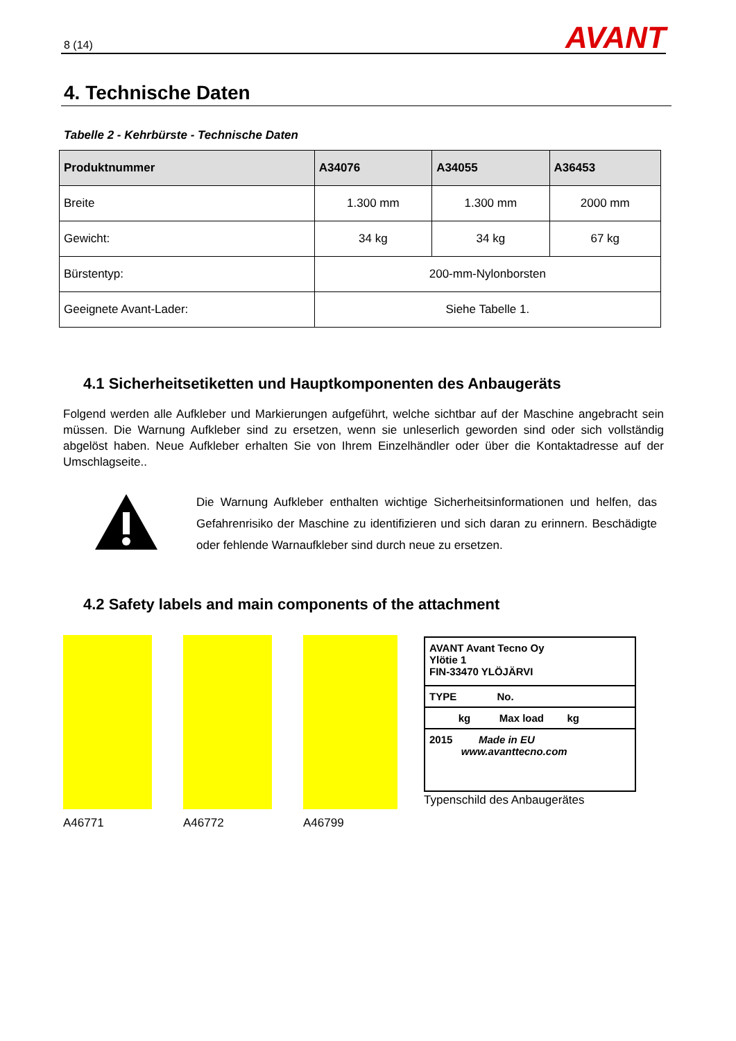8 (14)
AVANT
4. Technische Daten
Tabelle 2 - Kehrbürste - Technische Daten
| Produktnummer | A34076 | A34055 | A36453 |
| --- | --- | --- | --- |
| Breite | 1.300 mm | 1.300 mm | 2000 mm |
| Gewicht: | 34 kg | 34 kg | 67 kg |
| Bürstentyp: | 200-mm-Nylonborsten | | |
| Geeignete Avant-Lader: | Siehe Tabelle 1. | | |
4.1 Sicherheitsetiketten und Hauptkomponenten des Anbaugeräts
Folgend werden alle Aufkleber und Markierungen aufgeführt, welche sichtbar auf der Maschine angebracht sein müssen. Die Warnung Aufkleber sind zu ersetzen, wenn sie unleserlich geworden sind oder sich vollständig abgelöst haben. Neue Aufkleber erhalten Sie von Ihrem Einzelhändler oder über die Kontaktadresse auf der Umschlagseite..
Die Warnung Aufkleber enthalten wichtige Sicherheitsinformationen und helfen, das Gefahrenrisiko der Maschine zu identifizieren und sich daran zu erinnern. Beschädigte oder fehlende Warnaufkleber sind durch neue zu ersetzen.
4.2 Safety labels and main components of the attachment
A46771 A46772 A46799
AVANT Avant Tecno Oy
Ylötie 1
FIN-33470 YLÖJÄRVI
TYPE No.
kg Max load kg
2015 Made in EU
www.avanttecno.com
Typenschild des Anbaugerätes